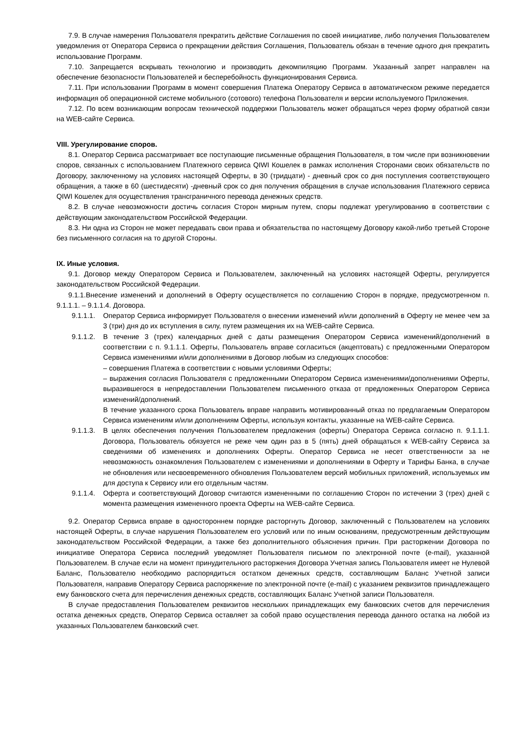7.9. В случае намерения Пользователя прекратить действие Соглашения по своей инициативе, либо получения Пользователем уведомления от Оператора Сервиса о прекращении действия Соглашения, Пользователь обязан в течение одного дня прекратить использование Программ.
7.10. Запрещается вскрывать технологию и производить декомпиляцию Программ. Указанный запрет направлен на обеспечение безопасности Пользователей и бесперебойность функционирования Сервиса.
7.11. При использовании Программ в момент совершения Платежа Оператору Сервиса в автоматическом режиме передается информация об операционной системе мобильного (сотового) телефона Пользователя и версии используемого Приложения.
7.12. По всем возникающим вопросам технической поддержки Пользователь может обращаться через форму обратной связи на WEB-сайте Сервиса.
VIII. Урегулирование споров.
8.1. Оператор Сервиса рассматривает все поступающие письменные обращения Пользователя, в том числе при возникновении споров, связанных с использованием Платежного сервиса QIWI Кошелек в рамках исполнения Сторонами своих обязательств по Договору, заключенному на условиях настоящей Оферты, в 30 (тридцати) - дневный срок со дня поступления соответствующего обращения, а также в 60 (шестидесяти) -дневный срок со дня получения обращения в случае использования Платежного сервиса QIWI Кошелек для осуществления трансграничного перевода денежных средств.
8.2. В случае невозможности достичь согласия Сторон мирным путем, споры подлежат урегулированию в соответствии с действующим законодательством Российской Федерации.
8.3. Ни одна из Сторон не может передавать свои права и обязательства по настоящему Договору какой-либо третьей Стороне без письменного согласия на то другой Стороны.
IX. Иные условия.
9.1. Договор между Оператором Сервиса и Пользователем, заключенный на условиях настоящей Оферты, регулируется законодательством Российской Федерации.
9.1.1.Внесение изменений и дополнений в Оферту осуществляется по соглашению Сторон в порядке, предусмотренном п. 9.1.1.1. – 9.1.1.4. Договора.
9.1.1.1.
Оператор Сервиса информирует Пользователя о внесении изменений и/или дополнений в Оферту не менее чем за 3 (три) дня до их вступления в силу, путем размещения их на WEB-сайте Сервиса.
9.1.1.2.
В течение 3 (трех) календарных дней с даты размещения Оператором Сервиса изменений/дополнений в соответствии с п. 9.1.1.1. Оферты, Пользователь вправе согласиться (акцептовать) с предложенными Оператором Сервиса изменениями и/или дополнениями в Договор любым из следующих способов:
– совершения Платежа в соответствии с новыми условиями Оферты;
– выражения согласия Пользователя с предложенными Оператором Сервиса изменениями/дополнениями Оферты, выразившегося в непредоставлении Пользователем письменного отказа от предложенных Оператором Сервиса изменений/дополнений.
В течение указанного срока Пользователь вправе направить мотивированный отказ по предлагаемым Оператором Сервиса изменениям и/или дополнениям Оферты, используя контакты, указанные на WEB-сайте Сервиса.
9.1.1.3.
В целях обеспечения получения Пользователем предложения (оферты) Оператора Сервиса согласно п. 9.1.1.1. Договора, Пользователь обязуется не реже чем один раз в 5 (пять) дней обращаться к WEB-сайту Сервиса за сведениями об изменениях и дополнениях Оферты. Оператор Сервиса не несет ответственности за не невозможность ознакомления Пользователем с изменениями и дополнениями в Оферту и Тарифы Банка, в случае не обновления или несвоевременного обновления Пользователем версий мобильных приложений, используемых им для доступа к Сервису или его отдельным частям.
9.1.1.4.
Оферта и соответствующий Договор считаются измененными по соглашению Сторон по истечении 3 (трех) дней с момента размещения измененного проекта Оферты на WEB-сайте Сервиса.
9.2. Оператор Сервиса вправе в одностороннем порядке расторгнуть Договор, заключенный с Пользователем на условиях настоящей Оферты, в случае нарушения Пользователем его условий или по иным основаниям, предусмотренным действующим законодательством Российской Федерации, а также без дополнительного объяснения причин. При расторжении Договора по инициативе Оператора Сервиса последний уведомляет Пользователя письмом по электронной почте (e-mail), указанной Пользователем. В случае если на момент принудительного расторжения Договора Учетная запись Пользователя имеет не Нулевой Баланс, Пользователю необходимо распорядиться остатком денежных средств, составляющим Баланс Учетной записи Пользователя, направив Оператору Сервиса распоряжение по электронной почте (e-mail) с указанием реквизитов принадлежащего ему банковского счета для перечисления денежных средств, составляющих Баланс Учетной записи Пользователя.
В случае предоставления Пользователем реквизитов нескольких принадлежащих ему банковских счетов для перечисления остатка денежных средств, Оператор Сервиса оставляет за собой право осуществления перевода данного остатка на любой из указанных Пользователем банковский счет.